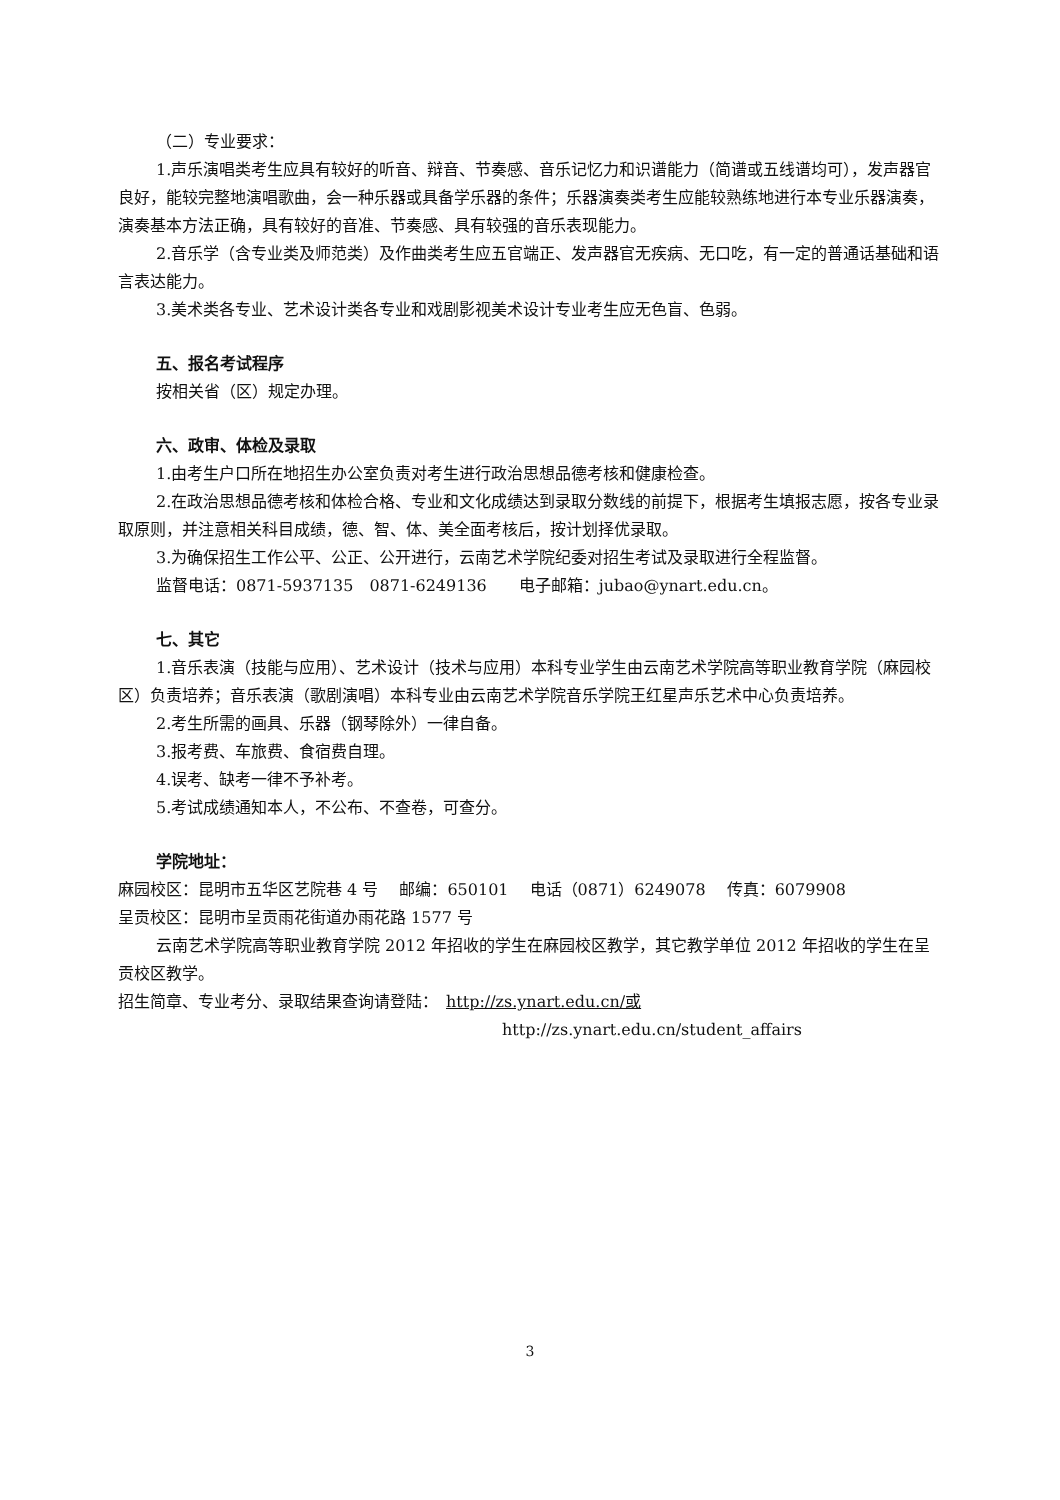（二）专业要求：
1.声乐演唱类考生应具有较好的听音、辩音、节奏感、音乐记忆力和识谱能力（简谱或五线谱均可），发声器官良好，能较完整地演唱歌曲，会一种乐器或具备学乐器的条件；乐器演奏类考生应能较熟练地进行本专业乐器演奏，演奏基本方法正确，具有较好的音准、节奏感、具有较强的音乐表现能力。
2.音乐学（含专业类及师范类）及作曲类考生应五官端正、发声器官无疾病、无口吃，有一定的普通话基础和语言表达能力。
3.美术类各专业、艺术设计类各专业和戏剧影视美术设计专业考生应无色盲、色弱。
五、报名考试程序
按相关省（区）规定办理。
六、政审、体检及录取
1.由考生户口所在地招生办公室负责对考生进行政治思想品德考核和健康检查。
2.在政治思想品德考核和体检合格、专业和文化成绩达到录取分数线的前提下，根据考生填报志愿，按各专业录取原则，并注意相关科目成绩，德、智、体、美全面考核后，按计划择优录取。
3.为确保招生工作公平、公正、公开进行，云南艺术学院纪委对招生考试及录取进行全程监督。
监督电话：0871-5937135　0871-6249136　　电子邮箱：jubao@ynart.edu.cn。
七、其它
1.音乐表演（技能与应用）、艺术设计（技术与应用）本科专业学生由云南艺术学院高等职业教育学院（麻园校区）负责培养；音乐表演（歌剧演唱）本科专业由云南艺术学院音乐学院王红星声乐艺术中心负责培养。
2.考生所需的画具、乐器（钢琴除外）一律自备。
3.报考费、车旅费、食宿费自理。
4.误考、缺考一律不予补考。
5.考试成绩通知本人，不公布、不查卷，可查分。
学院地址：
麻园校区：昆明市五华区艺院巷 4 号　 邮编：650101　 电话（0871）6249078　 传真：6079908
呈贡校区：昆明市呈贡雨花街道办雨花路 1577 号
云南艺术学院高等职业教育学院 2012 年招收的学生在麻园校区教学，其它教学单位 2012 年招收的学生在呈贡校区教学。
招生简章、专业考分、录取结果查询请登陆：　http://zs.ynart.edu.cn/或
http://zs.ynart.edu.cn/student_affairs
3